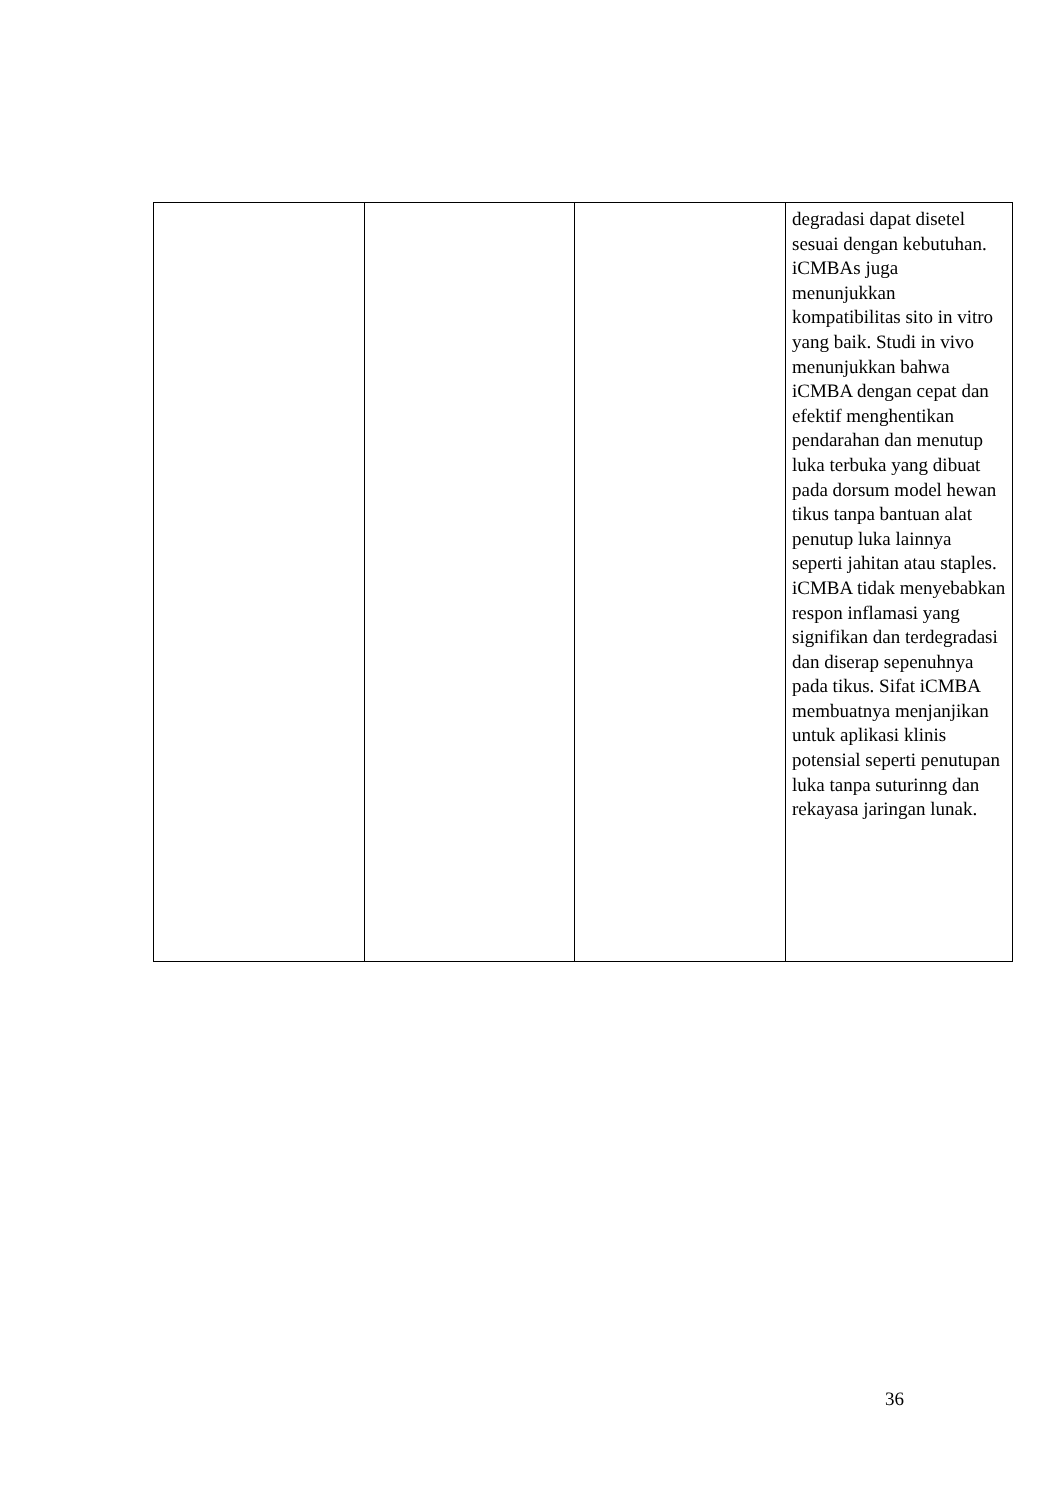| | | | degradasi dapat disetel sesuai dengan kebutuhan. iCMBAs juga menunjukkan kompatibilitas sito in vitro yang baik. Studi in vivo menunjukkan bahwa iCMBA dengan cepat dan efektif menghentikan pendarahan dan menutup luka terbuka yang dibuat pada dorsum model hewan tikus tanpa bantuan alat penutup luka lainnya seperti jahitan atau staples. iCMBA tidak menyebabkan respon inflamasi yang signifikan dan terdegradasi dan diserap sepenuhnya pada tikus. Sifat iCMBA membuatnya menjanjikan untuk aplikasi klinis potensial seperti penutupan luka tanpa suturinng dan rekayasa jaringan lunak. |
36